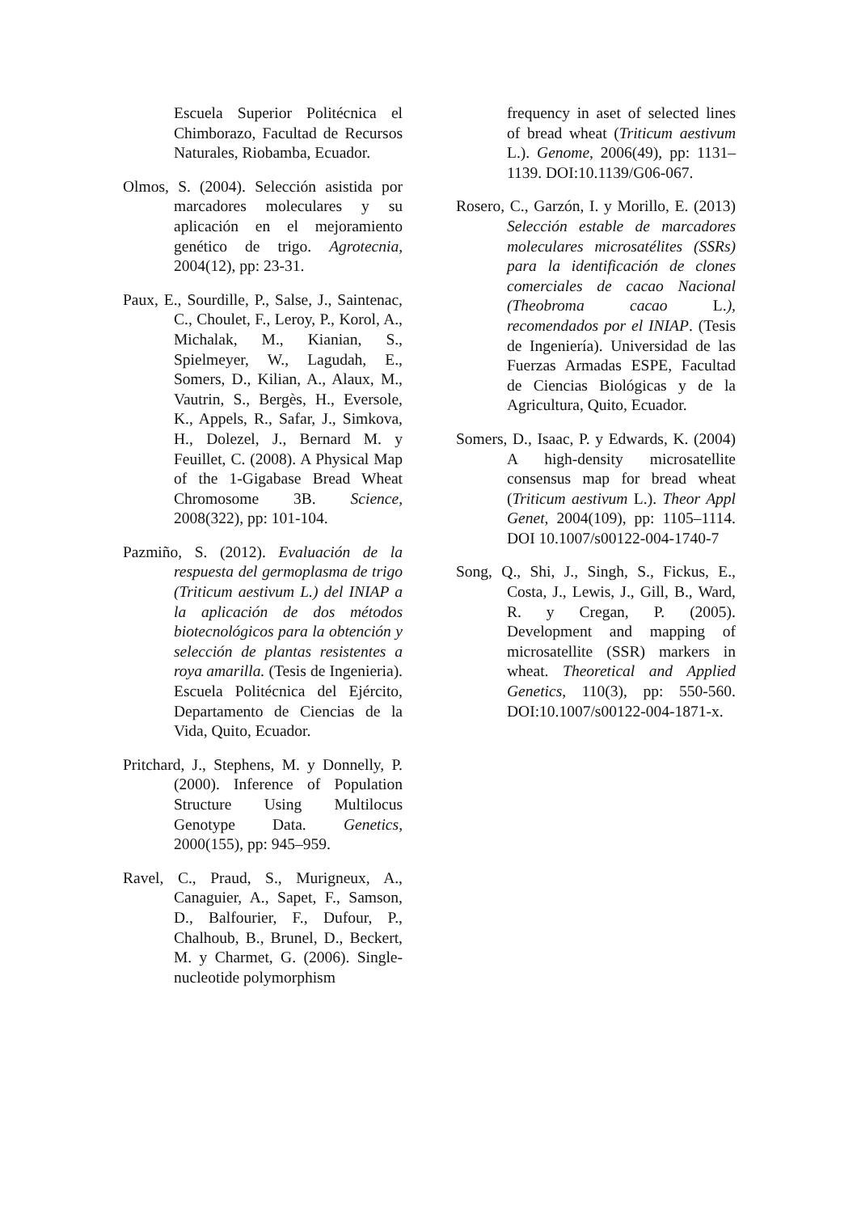Escuela Superior Politécnica el Chimborazo, Facultad de Recursos Naturales, Riobamba, Ecuador.
Olmos, S. (2004). Selección asistida por marcadores moleculares y su aplicación en el mejoramiento genético de trigo. Agrotecnia, 2004(12), pp: 23-31.
Paux, E., Sourdille, P., Salse, J., Saintenac, C., Choulet, F., Leroy, P., Korol, A., Michalak, M., Kianian, S., Spielmeyer, W., Lagudah, E., Somers, D., Kilian, A., Alaux, M., Vautrin, S., Bergès, H., Eversole, K., Appels, R., Safar, J., Simkova, H., Dolezel, J., Bernard M. y Feuillet, C. (2008). A Physical Map of the 1-Gigabase Bread Wheat Chromosome 3B. Science, 2008(322), pp: 101-104.
Pazmiño, S. (2012). Evaluación de la respuesta del germoplasma de trigo (Triticum aestivum L.) del INIAP a la aplicación de dos métodos biotecnológicos para la obtención y selección de plantas resistentes a roya amarilla. (Tesis de Ingenieria). Escuela Politécnica del Ejército, Departamento de Ciencias de la Vida, Quito, Ecuador.
Pritchard, J., Stephens, M. y Donnelly, P. (2000). Inference of Population Structure Using Multilocus Genotype Data. Genetics, 2000(155), pp: 945–959.
Ravel, C., Praud, S., Murigneux, A., Canaguier, A., Sapet, F., Samson, D., Balfourier, F., Dufour, P., Chalhoub, B., Brunel, D., Beckert, M. y Charmet, G. (2006). Single-nucleotide polymorphism
frequency in aset of selected lines of bread wheat (Triticum aestivum L.). Genome, 2006(49), pp: 1131–1139. DOI:10.1139/G06-067.
Rosero, C., Garzón, I. y Morillo, E. (2013) Selección estable de marcadores moleculares microsatélites (SSRs) para la identificación de clones comerciales de cacao Nacional (Theobroma cacao L.), recomendados por el INIAP. (Tesis de Ingeniería). Universidad de las Fuerzas Armadas ESPE, Facultad de Ciencias Biológicas y de la Agricultura, Quito, Ecuador.
Somers, D., Isaac, P. y Edwards, K. (2004) A high-density microsatellite consensus map for bread wheat (Triticum aestivum L.). Theor Appl Genet, 2004(109), pp: 1105–1114. DOI 10.1007/s00122-004-1740-7
Song, Q., Shi, J., Singh, S., Fickus, E., Costa, J., Lewis, J., Gill, B., Ward, R. y Cregan, P. (2005). Development and mapping of microsatellite (SSR) markers in wheat. Theoretical and Applied Genetics, 110(3), pp: 550-560. DOI:10.1007/s00122-004-1871-x.